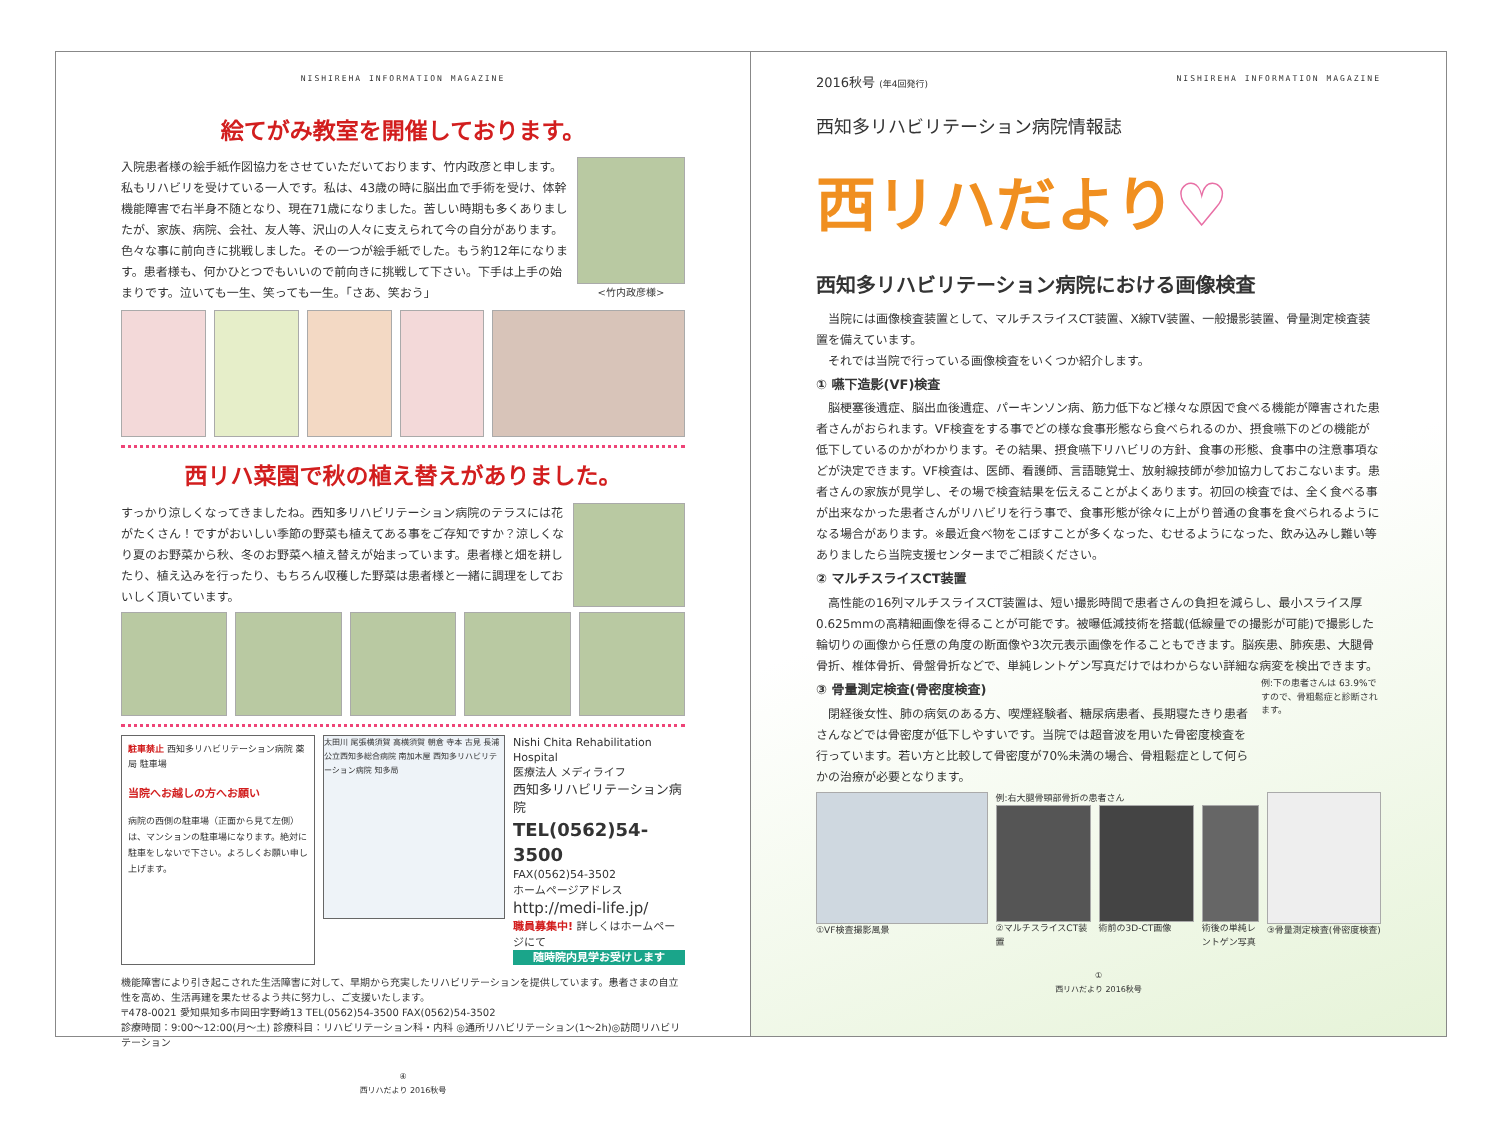NISHIREHA INFORMATION MAGAZINE
絵てがみ教室を開催しております。
入院患者様の絵手紙作図協力をさせていただいております、竹内政彦と申します。私もリハビリを受けている一人です。私は、43歳の時に脳出血で手術を受け、体幹機能障害で右半身不随となり、現在71歳になりました。苦しい時期も多くありましたが、家族、病院、会社、友人等、沢山の人々に支えられて今の自分があります。色々な事に前向きに挑戦しました。その一つが絵手紙でした。もう約12年になります。患者様も、何かひとつでもいいので前向きに挑戦して下さい。下手は上手の始まりです。泣いても一生、笑っても一生。「さあ、笑おう」
<竹内政彦様>
西リハ菜園で秋の植え替えがありました。
すっかり涼しくなってきましたね。西知多リハビリテーション病院のテラスには花がたくさん！ですがおいしい季節の野菜も植えてある事をご存知ですか？涼しくなり夏のお野菜から秋、冬のお野菜へ植え替えが始まっています。患者様と畑を耕したり、植え込みを行ったり、もちろん収穫した野菜は患者様と一緒に調理をしておいしく頂いています。
駐車禁止 西知多リハビリテーション病院 薬局 駐車場
当院へお越しの方へお願い
病院の西側の駐車場（正面から見て左側）は、マンションの駐車場になります。絶対に駐車をしないで下さい。よろしくお願い申し上げます。
太田川 尾張横須賀 高横須賀 朝倉 寺本 古見 長浦 公立西知多総合病院 南加木屋 西知多リハビリテーション病院 知多局
Nishi Chita Rehabilitation Hospital
医療法人 メディライフ
西知多リハビリテーション病院
TEL(0562)54-3500
FAX(0562)54-3502
ホームページアドレス
http://medi-life.jp/
職員募集中! 詳しくはホームページにて
随時院内見学お受けします
機能障害により引き起こされた生活障害に対して、早期から充実したリハビリテーションを提供しています。患者さまの自立性を高め、生活再建を果たせるよう共に努力し、ご支援いたします。
〒478-0021 愛知県知多市岡田字野崎13 TEL(0562)54-3500 FAX(0562)54-3502
診療時間：9:00〜12:00(月〜土) 診療科目：リハビリテーション科・内科 ◎通所リハビリテーション(1〜2h)◎訪問リハビリテーション
④
西リハだより 2016秋号
2016秋号 (年4回発行) NISHIREHA INFORMATION MAGAZINE
西知多リハビリテーション病院情報誌
西リハだより♡
西知多リハビリテーション病院における画像検査
　当院には画像検査装置として、マルチスライスCT装置、X線TV装置、一般撮影装置、骨量測定検査装置を備えています。
　それでは当院で行っている画像検査をいくつか紹介します。
① 嚥下造影(VF)検査
　脳梗塞後遺症、脳出血後遺症、パーキンソン病、筋力低下など様々な原因で食べる機能が障害された患者さんがおられます。VF検査をする事でどの様な食事形態なら食べられるのか、摂食嚥下のどの機能が低下しているのかがわかります。その結果、摂食嚥下リハビリの方針、食事の形態、食事中の注意事項などが決定できます。VF検査は、医師、看護師、言語聴覚士、放射線技師が参加協力しておこないます。患者さんの家族が見学し、その場で検査結果を伝えることがよくあります。初回の検査では、全く食べる事が出来なかった患者さんがリハビリを行う事で、食事形態が徐々に上がり普通の食事を食べられるようになる場合があります。※最近食べ物をこぼすことが多くなった、むせるようになった、飲み込みし難い等ありましたら当院支援センターまでご相談ください。
② マルチスライスCT装置
　高性能の16列マルチスライスCT装置は、短い撮影時間で患者さんの負担を減らし、最小スライス厚0.625mmの高精細画像を得ることが可能です。被曝低減技術を搭載(低線量での撮影が可能)で撮影した輪切りの画像から任意の角度の断面像や3次元表示画像を作ることもできます。脳疾患、肺疾患、大腿骨骨折、椎体骨折、骨盤骨折などで、単純レントゲン写真だけではわからない詳細な病変を検出できます。
③ 骨量測定検査(骨密度検査)
　閉経後女性、肺の病気のある方、喫煙経験者、糖尿病患者、長期寝たきり患者さんなどでは骨密度が低下しやすいです。当院では超音波を用いた骨密度検査を行っています。若い方と比較して骨密度が70%未満の場合、骨粗鬆症として何らかの治療が必要となります。
例:下の患者さんは 63.9%ですので、骨粗鬆症と診断されます。
①VF検査撮影風景 例:右大腿骨頸部骨折の患者さん
②マルチスライスCT装置 術前の3D-CT画像 術後の単純レントゲン写真
③骨量測定検査(骨密度検査)
①
西リハだより 2016秋号